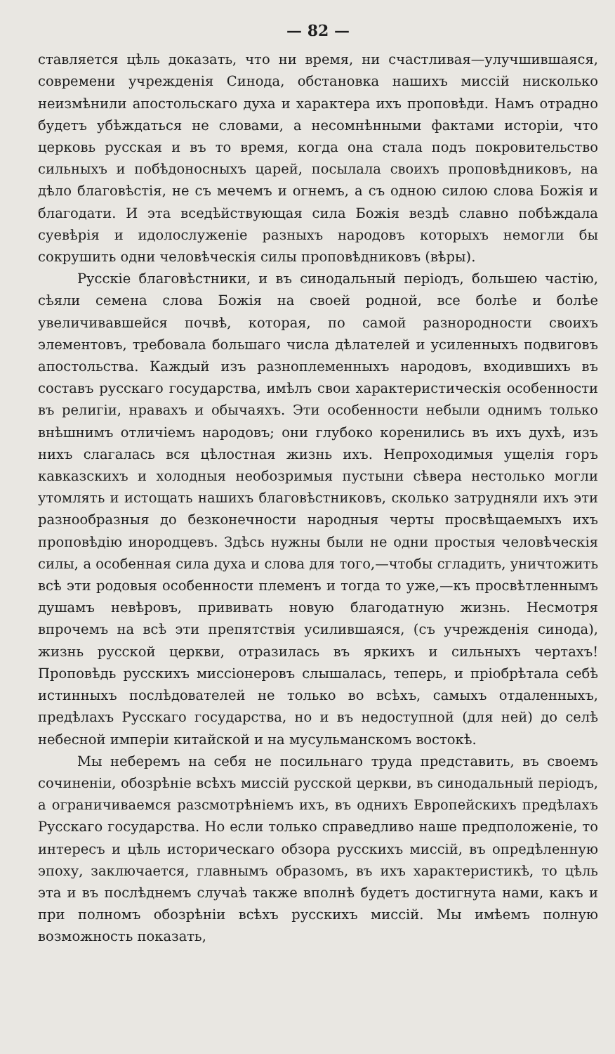— 82 —
ставляется цѣль доказать, что ни время, ни счастливая—улучшившаяся, современи учрежденія Cинода, обстановка нашихъ миссій нисколько неизмѣнили апостольскаго духа и характера ихъ проповѣди. Намъ отрадно будетъ убѣждаться не словами, а несомнѣнными фактами исторіи, что церковь русская и въ то время, когда она стала подъ покровительство сильныхъ и побѣдоносныхъ царей, посылала своихъ проповѣдниковъ, на дѣло благовѣстія, не съ мечемъ и огнемъ, а съ одною силою слова Божія и благодати. И эта вседѣйствующая сила Божія вездѣ славно побѣждала суевѣрія и идолослуженіе разныхъ народовъ которыхъ немогли бы сокрушить одни человѣческія силы проповѣдниковъ (вѣры).
Русскіе благовѣстники, и въ синодальный періодъ, большею частію, сѣяли семена слова Божія на своей родной, все болѣе и болѣе увеличивавшейся почвѣ, которая, по самой разнородности своихъ элементовъ, требовала большаго числа дѣлателей и усиленныхъ подвиговъ апостольства. Каждый изъ разноплеменныхъ народовъ, входившихъ въ составъ русскаго государства, имѣлъ свои характеристическія особенности въ религіи, нравахъ и обычаяхъ. Эти особенности небыли однимъ только внѣшнимъ отличіемъ народовъ; они глубоко коренились въ ихъ духѣ, изъ нихъ слагалась вся цѣлостная жизнь ихъ. Непроходимыя ущелія горъ кавказскихъ и холодныя необозримыя пустыни сѣвера нестолько могли утомлять и истощать нашихъ благовѣстниковъ, сколько затрудняли ихъ эти разнообразныя до безконечности народныя черты просвѣщаемыхъ ихъ проповѣдію инородцевъ. Здѣсь нужны были не одни простыя человѣческія силы, а особенная сила духа и слова для того,—чтобы сгладить, уничтожить всѣ эти родовыя особенности племенъ и тогда то уже,—къ просвѣтленнымъ душамъ невѣровъ, прививать новую благодатную жизнь. Несмотря впрочемъ на всѣ эти препятствія усилившаяся, (съ учрежденія синода), жизнь русской церкви, отразилась въ яркихъ и сильныхъ чертахъ! Проповѣдь русскихъ миссіонеровъ слышалась, теперь, и пріобрѣтала себѣ истинныхъ послѣдователей не только во всѣхъ, самыхъ отдаленныхъ, предѣлахъ Русскаго государства, но и въ недоступной (для ней) до селѣ небесной имперіи китайской и на мусульманскомъ востокѣ.
Мы неберемъ на себя не посильнаго труда представить, въ своемъ сочиненіи, обозрѣніе всѣхъ миссій русской церкви, въ синодальный періодъ, а ограничиваемся разсмотрѣніемъ ихъ, въ однихъ Европейскихъ предѣлахъ Русскаго государства. Но если только справедливо наше предположеніе, то интересъ и цѣль историческаго обзора русскихъ миссій, въ опредѣленную эпоху, заключается, главнымъ образомъ, въ ихъ характеристикѣ, то цѣль эта и въ послѣднемъ случаѣ также вполнѣ будетъ достигнута нами, какъ и при полномъ обозрѣніи всѣхъ русскихъ миссій. Мы имѣемъ полную возможность показать,